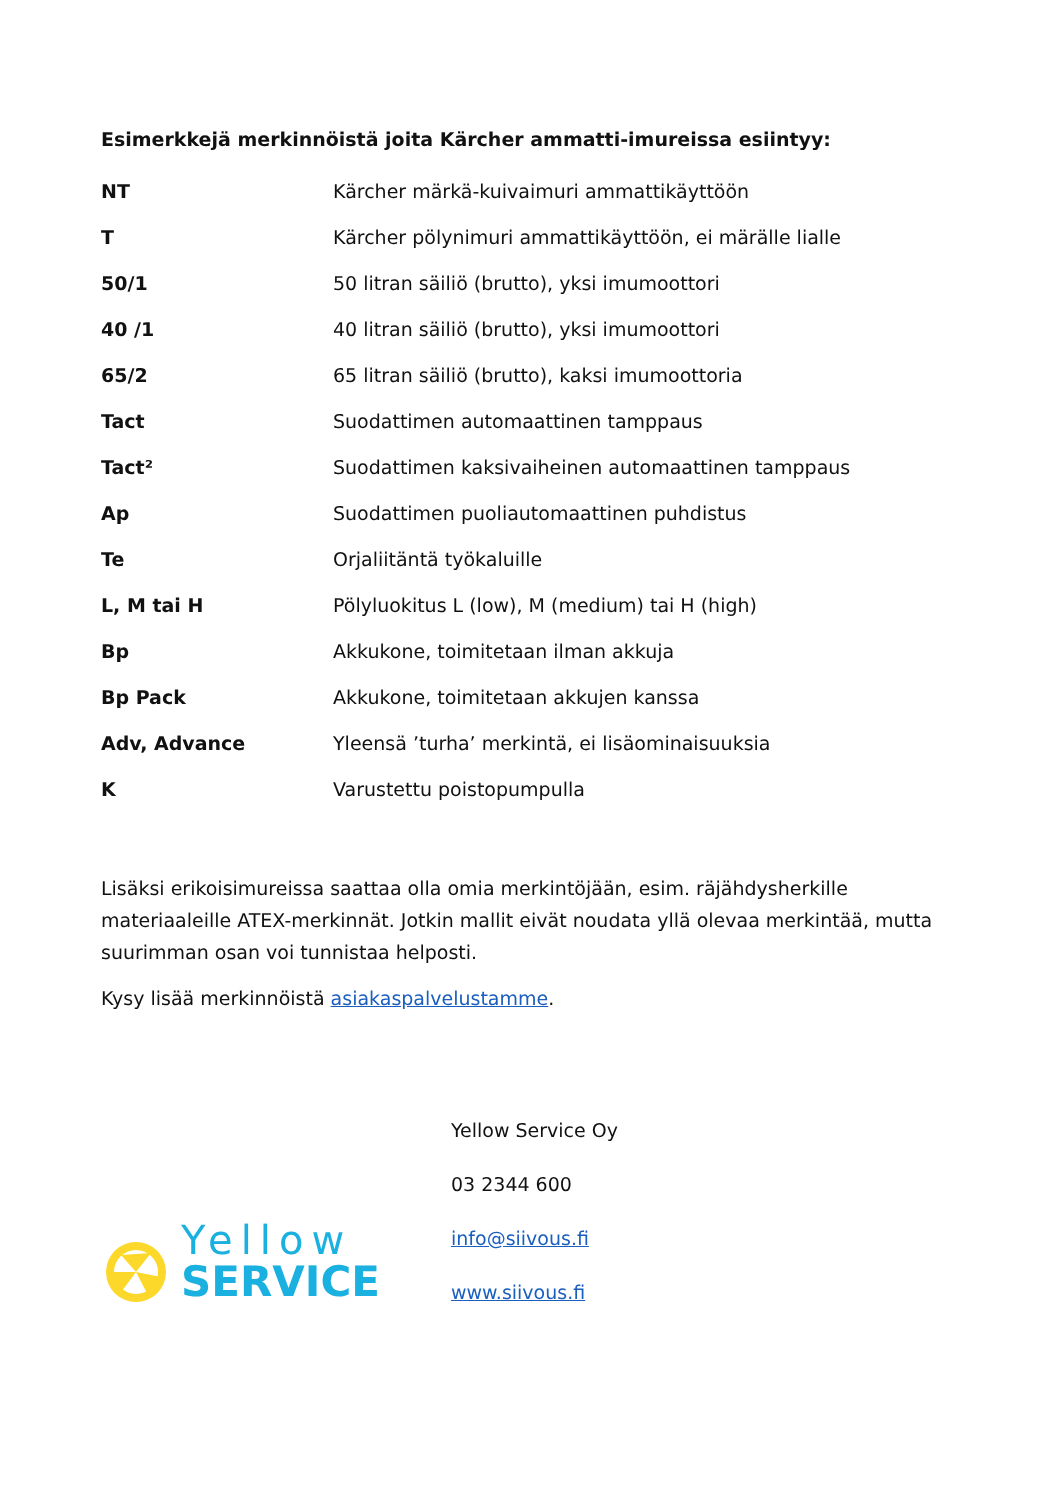Esimerkkejä merkinnöistä joita Kärcher ammatti-imureissa esiintyy:
| NT | Kärcher märkä-kuivaimuri ammattikäyttöön |
| T | Kärcher pölynimuri ammattikäyttöön, ei märälle lialle |
| 50/1 | 50 litran säiliö (brutto), yksi imumoottori |
| 40 /1 | 40 litran säiliö (brutto), yksi imumoottori |
| 65/2 | 65 litran säiliö (brutto), kaksi imumoottoria |
| Tact | Suodattimen automaattinen tamppaus |
| Tact² | Suodattimen kaksivaiheinen automaattinen tamppaus |
| Ap | Suodattimen puoliautomaattinen puhdistus |
| Te | Orjaliitäntä työkaluille |
| L, M tai H | Pölyluokitus L (low), M (medium) tai H (high) |
| Bp | Akkukone, toimitetaan ilman akkuja |
| Bp Pack | Akkukone, toimitetaan akkujen kanssa |
| Adv, Advance | Yleensä ’turha’ merkintä, ei lisäominaisuuksia |
| K | Varustettu poistopumpulla |
Lisäksi erikoisimureissa saattaa olla omia merkintöjään, esim. räjähdysherkille materiaaleille ATEX-merkinnät. Jotkin mallit eivät noudata yllä olevaa merkintää, mutta suurimman osan voi tunnistaa helposti.
Kysy lisää merkinnöistä asiakaspalvelustamme.
Yellow
SERVICE
Yellow Service Oy
03 2344 600
info@siivous.fi
www.siivous.fi